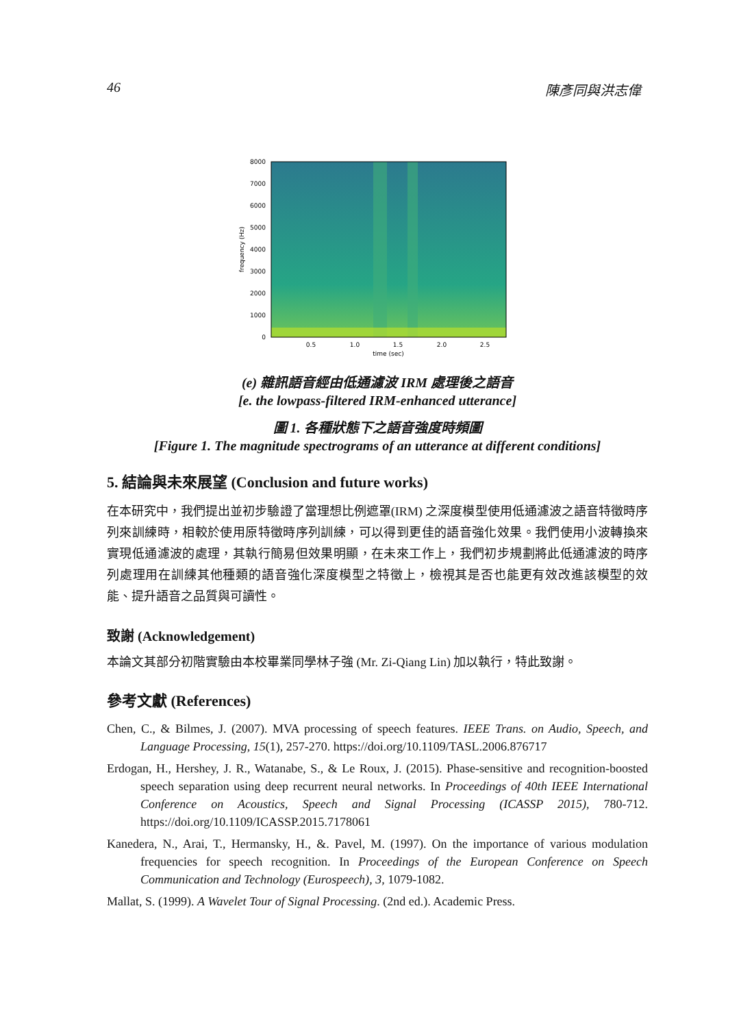46 陳彥同與洪志偉
8000
7000
6000
5000
4000
3000
2000
1000
0
0.5
1.0
1.5
2.0
2.5
time (sec)
frequency (Hz)
(e) 雜訊語音經由低通濾波 IRM 處理後之語音
[e. the lowpass-filtered IRM-enhanced utterance]
圖 1. 各種狀態下之語音強度時頻圖
[Figure 1. The magnitude spectrograms of an utterance at different conditions]
5. 結論與未來展望 (Conclusion and future works)
在本研究中，我們提出並初步驗證了當理想比例遮罩(IRM) 之深度模型使用低通濾波之語音特徵時序列來訓練時，相較於使用原特徵時序列訓練，可以得到更佳的語音強化效果。我們使用小波轉換來實現低通濾波的處理，其執行簡易但效果明顯，在未來工作上，我們初步規劃將此低通濾波的時序列處理用在訓練其他種類的語音強化深度模型之特徵上，檢視其是否也能更有效改進該模型的效能、提升語音之品質與可讀性。
致謝 (Acknowledgement)
本論文其部分初階實驗由本校畢業同學林子強 (Mr. Zi-Qiang Lin) 加以執行，特此致謝。
參考文獻 (References)
Chen, C., & Bilmes, J. (2007). MVA processing of speech features. IEEE Trans. on Audio, Speech, and Language Processing, 15(1), 257-270. https://doi.org/10.1109/TASL.2006.876717
Erdogan, H., Hershey, J. R., Watanabe, S., & Le Roux, J. (2015). Phase-sensitive and recognition-boosted speech separation using deep recurrent neural networks. In Proceedings of 40th IEEE International Conference on Acoustics, Speech and Signal Processing (ICASSP 2015), 780-712. https://doi.org/10.1109/ICASSP.2015.7178061
Kanedera, N., Arai, T., Hermansky, H., &. Pavel, M. (1997). On the importance of various modulation frequencies for speech recognition. In Proceedings of the European Conference on Speech Communication and Technology (Eurospeech), 3, 1079-1082.
Mallat, S. (1999). A Wavelet Tour of Signal Processing. (2nd ed.). Academic Press.